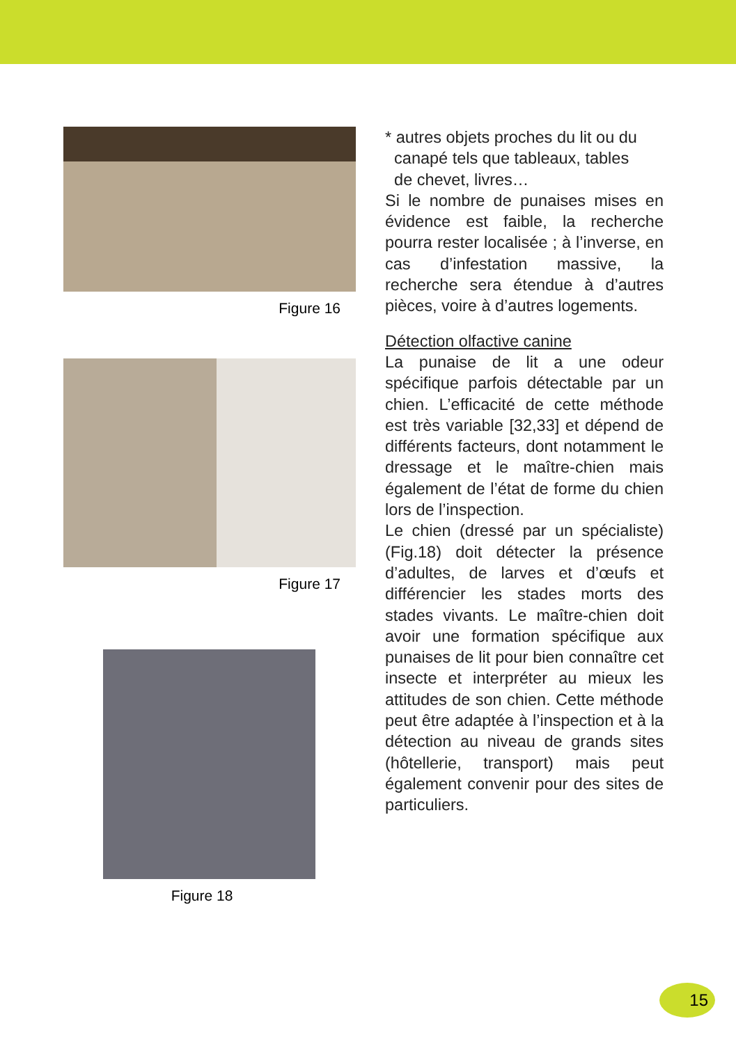Figure 16
Figure 17
Figure 18
* autres objets proches du lit ou du
canapé tels que tableaux, tables
de chevet, livres…
Si le nombre de punaises mises en évidence est faible, la recherche pourra rester localisée ; à l’inverse, en cas d’infestation massive, la recherche sera étendue à d’autres pièces, voire à d’autres logements.
Détection olfactive canine
La punaise de lit a une odeur spécifique parfois détectable par un chien. L’efficacité de cette méthode est très variable [32,33] et dépend de différents facteurs, dont notamment le dressage et le maître-chien mais également de l’état de forme du chien lors de l’inspection.
Le chien (dressé par un spécialiste) (Fig.18) doit détecter la présence d’adultes, de larves et d’œufs et différencier les stades morts des stades vivants. Le maître-chien doit avoir une formation spécifique aux punaises de lit pour bien connaître cet insecte et interpréter au mieux les attitudes de son chien. Cette méthode peut être adaptée à l’inspection et à la détection au niveau de grands sites (hôtellerie, transport) mais peut également convenir pour des sites de particuliers.
15